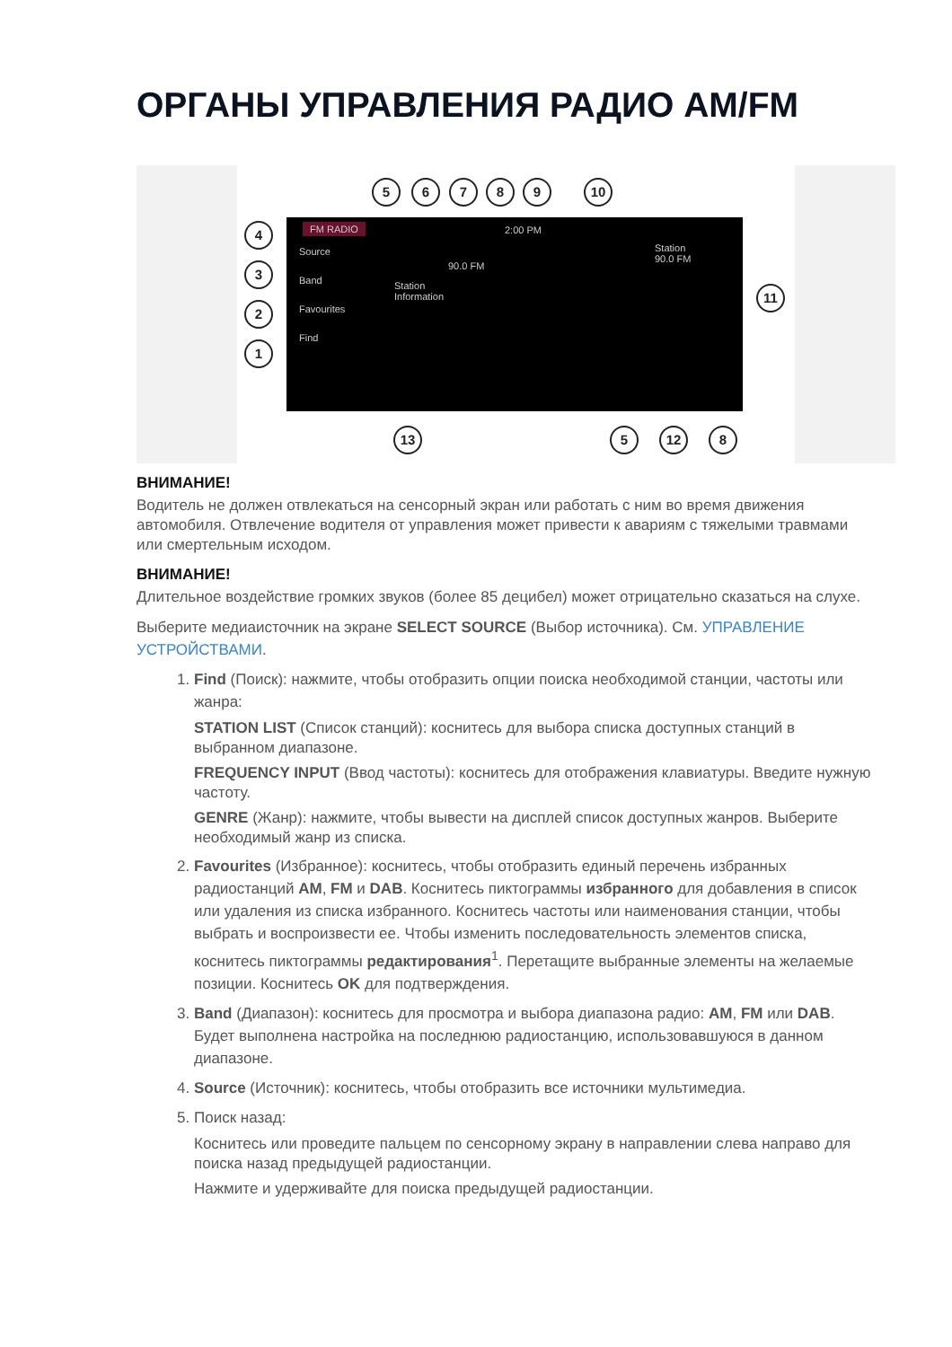ОРГАНЫ УПРАВЛЕНИЯ РАДИО AM/FM
FM RADIO 2:00 PM
Source
Band
Favourites
Find
90.0 FM
Station
Information
Station
90.0 FM
5 6 7 8 9 10
4
3
2
1
11
13 5 12 8
ВНИМАНИЕ!
Водитель не должен отвлекаться на сенсорный экран или работать с ним во время движения автомобиля. Отвлечение водителя от управления может привести к авариям с тяжелыми травмами или смертельным исходом.
ВНИМАНИЕ!
Длительное воздействие громких звуков (более 85 децибел) может отрицательно сказаться на слухе.
Выберите медиаисточник на экране SELECT SOURCE (Выбор источника). См. УПРАВЛЕНИЕ УСТРОЙСТВАМИ.
1. Find (Поиск): нажмите, чтобы отобразить опции поиска необходимой станции, частоты или жанра:
STATION LIST (Список станций): коснитесь для выбора списка доступных станций в выбранном диапазоне.
FREQUENCY INPUT (Ввод частоты): коснитесь для отображения клавиатуры. Введите нужную частоту.
GENRE (Жанр): нажмите, чтобы вывести на дисплей список доступных жанров. Выберите необходимый жанр из списка.
2. Favourites (Избранное): коснитесь, чтобы отобразить единый перечень избранных радиостанций AM, FM и DAB. Коснитесь пиктограммы избранного для добавления в список или удаления из списка избранного. Коснитесь частоты или наименования станции, чтобы выбрать и воспроизвести ее. Чтобы изменить последовательность элементов списка, коснитесь пиктограммы редактирования<sup>1</sup>. Перетащите выбранные элементы на желаемые позиции. Коснитесь OK для подтверждения.
3. Band (Диапазон): коснитесь для просмотра и выбора диапазона радио: AM, FM или DAB. Будет выполнена настройка на последнюю радиостанцию, использовавшуюся в данном диапазоне.
4. Source (Источник): коснитесь, чтобы отобразить все источники мультимедиа.
5. Поиск назад:
Коснитесь или проведите пальцем по сенсорному экрану в направлении слева направо для поиска назад предыдущей радиостанции.
Нажмите и удерживайте для поиска предыдущей радиостанции.